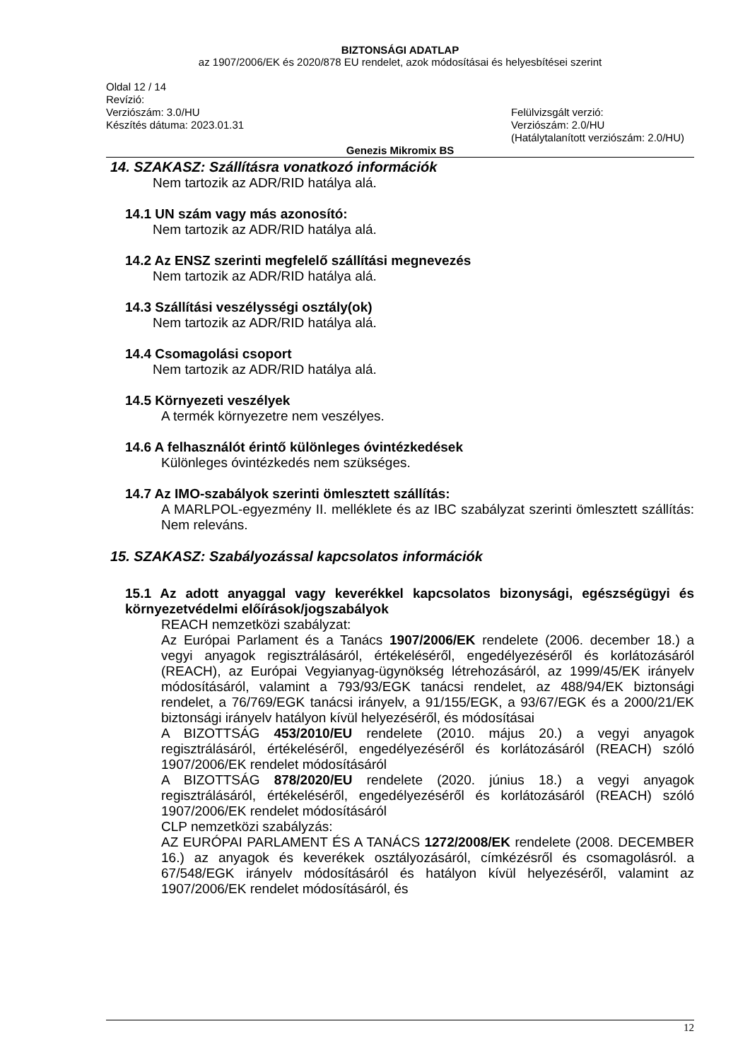BIZTONSÁGI ADATLAP
az 1907/2006/EK és 2020/878 EU rendelet, azok módosításai és helyesbítései szerint
Oldal 12 / 14
Revízió:
Verziószám: 3.0/HU
Készítés dátuma: 2023.01.31
Felülvizsgált verzió:
Verziószám: 2.0/HU
(Hatálytalanított verziószám: 2.0/HU)
Genezis Mikromix BS
14. SZAKASZ: Szállításra vonatkozó információk
Nem tartozik az ADR/RID hatálya alá.
14.1 UN szám vagy más azonosító:
Nem tartozik az ADR/RID hatálya alá.
14.2 Az ENSZ szerinti megfelelő szállítási megnevezés
Nem tartozik az ADR/RID hatálya alá.
14.3 Szállítási veszélysségi osztály(ok)
Nem tartozik az ADR/RID hatálya alá.
14.4 Csomagolási csoport
Nem tartozik az ADR/RID hatálya alá.
14.5 Környezeti veszélyek
A termék környezetre nem veszélyes.
14.6 A felhasználót érintő különleges óvintézkedések
Különleges óvintézkedés nem szükséges.
14.7 Az IMO-szabályok szerinti ömlesztett szállítás:
A MARLPOL-egyezmény II. melléklete és az IBC szabályzat szerinti ömlesztett szállítás: Nem releváns.
15. SZAKASZ: Szabályozással kapcsolatos információk
15.1 Az adott anyaggal vagy keverékkel kapcsolatos bizonysági, egészségügyi és környezetvédelmi előírások/jogszabályok
REACH nemzetközi szabályzat:
Az Európai Parlament és a Tanács 1907/2006/EK rendelete (2006. december 18.) a vegyi anyagok regisztrálásáról, értékeléséről, engedélyezéséről és korlátozásáról (REACH), az Európai Vegyianyag-ügynökség létrehozásáról, az 1999/45/EK irányelv módosításáról, valamint a 793/93/EGK tanácsi rendelet, az 488/94/EK biztonsági rendelet, a 76/769/EGK tanácsi irányelv, a 91/155/EGK, a 93/67/EGK és a 2000/21/EK biztonsági irányelv hatályon kívül helyezéséről, és módosításai
A BIZOTTSÁG 453/2010/EU rendelete (2010. május 20.) a vegyi anyagok regisztrálásáról, értékeléséről, engedélyezéséről és korlátozásáról (REACH) szóló 1907/2006/EK rendelet módosításáról
A BIZOTTSÁG 878/2020/EU rendelete (2020. június 18.) a vegyi anyagok regisztrálásáról, értékeléséről, engedélyezéséről és korlátozásáról (REACH) szóló 1907/2006/EK rendelet módosításáról
CLP nemzetközi szabályzás:
AZ EURÓPAI PARLAMENT ÉS A TANÁCS 1272/2008/EK rendelete (2008. DECEMBER 16.) az anyagok és keverékek osztályozásáról, címkézésről és csomagolásról. a 67/548/EGK irányelv módosításáról és hatályon kívül helyezéséről, valamint az 1907/2006/EK rendelet módosításáról, és
12